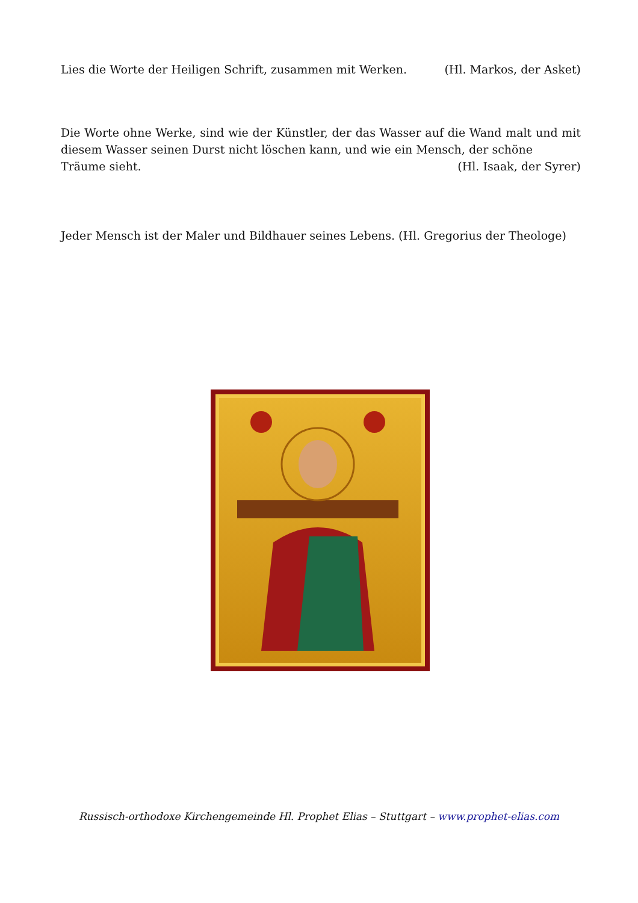Lies die Worte der Heiligen Schrift, zusammen mit Werken. (Hl. Markos, der Asket)
Die Worte ohne Werke, sind wie der Künstler, der das Wasser auf die Wand malt und mit diesem Wasser seinen Durst nicht löschen kann, und wie ein Mensch, der schöne
Träume sieht. (Hl. Isaak, der Syrer)
Jeder Mensch ist der Maler und Bildhauer seines Lebens. (Hl. Gregorius der Theologe)
Russisch-orthodoxe Kirchengemeinde Hl. Prophet Elias – Stuttgart – www.prophet-elias.com